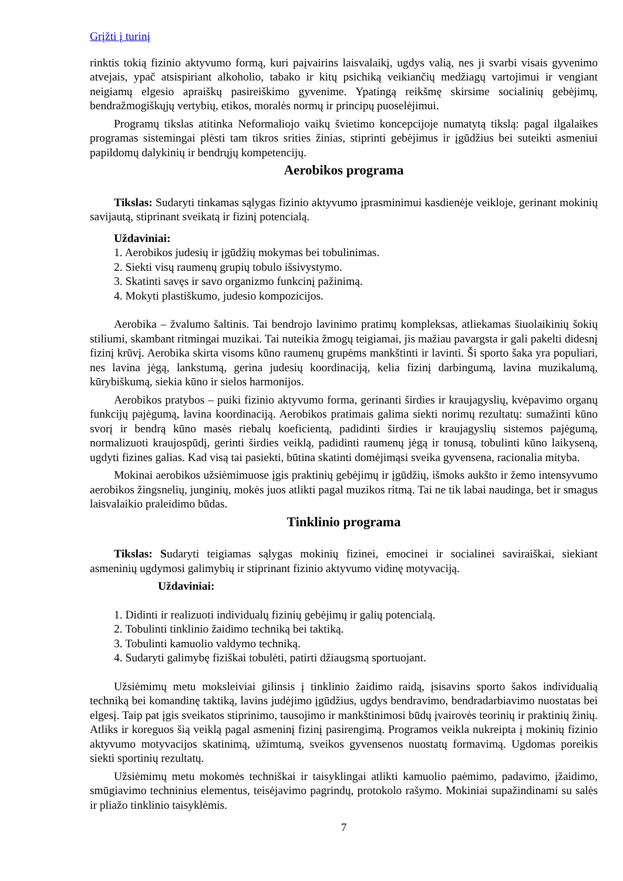Grįžti į turinį
rinktis tokią fizinio aktyvumo formą, kuri paįvairins laisvalaikį, ugdys valią, nes ji svarbi visais gyvenimo atvejais, ypač atsispiriant alkoholio, tabako ir kitų psichiką veikiančių medžiagų vartojimui ir vengiant neigiamų elgesio apraiškų pasireiškimo gyvenime. Ypatingą reikšmę skirsime socialinių gebėjimų, bendražmogiškųjų vertybių, etikos, moralės normų ir principų puoselėjimui.
Programų tikslas atitinka Neformaliojo vaikų švietimo koncepcijoje numatytą tikslą: pagal ilgalaikes programas sistemingai plėsti tam tikros srities žinias, stiprinti gebėjimus ir įgūdžius bei suteikti asmeniui papildomų dalykinių ir bendrųjų kompetencijų.
Aerobikos programa
Tikslas: Sudaryti tinkamas sąlygas fizinio aktyvumo įprasminimui kasdienėje veikloje, gerinant mokinių savijautą, stiprinant sveikatą ir fizinį potencialą.
Uždaviniai:
1. Aerobikos judesių ir įgūdžių mokymas bei tobulinimas.
2. Siekti visų raumenų grupių tobulo išsivystymo.
3. Skatinti savęs ir savo organizmo funkcinį pažinimą.
4. Mokyti plastiškumo, judesio kompozicijos.
Aerobika – žvalumo šaltinis. Tai bendrojo lavinimo pratimų kompleksas, atliekamas šiuolaikinių šokių stiliumi, skambant ritmingai muzikai. Tai nuteikia žmogų teigiamai, jis mažiau pavargsta ir gali pakelti didesnį fizinį krūvį. Aerobika skirta visoms kūno raumenų grupėms mankštinti ir lavinti. Ši sporto šaka yra populiari, nes lavina jėgą, lankstumą, gerina judesių koordinaciją, kelia fizinį darbingumą, lavina muzikalumą, kūrybiškumą, siekia kūno ir sielos harmonijos.
Aerobikos pratybos – puiki fizinio aktyvumo forma, gerinanti širdies ir kraujagyslių, kvėpavimo organų funkcijų pajėgumą, lavina koordinaciją. Aerobikos pratimais galima siekti norimų rezultatų: sumažinti kūno svorį ir bendrą kūno masės riebalų koeficientą, padidinti širdies ir kraujagyslių sistemos pajėgumą, normalizuoti kraujospūdį, gerinti širdies veiklą, padidinti raumenų jėgą ir tonusą, tobulinti kūno laikyseną, ugdyti fizines galias. Kad visą tai pasiekti, būtina skatinti domėjimąsi sveika gyvensena, racionalia mityba.
Mokinai aerobikos užsiėmimuose įgis praktinių gebėjimų ir įgūdžių, išmoks aukšto ir žemo intensyvumo aerobikos žingsnelių, junginių, mokės juos atlikti pagal muzikos ritmą. Tai ne tik labai naudinga, bet ir smagus laisvalaikio praleidimo būdas.
Tinklinio programa
Tikslas: Sudaryti teigiamas sąlygas mokinių fizinei, emocinei ir socialinei saviraiškai, siekiant asmeninių ugdymosi galimybių ir stiprinant fizinio aktyvumo vidinę motyvaciją.
Uždaviniai:
1. Didinti ir realizuoti individualų fizinių gebėjimų ir galių potencialą.
2. Tobulinti tinklinio žaidimo techniką bei taktiką.
3. Tobulinti kamuolio valdymo techniką.
4. Sudaryti galimybę fiziškai tobulėti, patirti džiaugsmą sportuojant.
Užsiėmimų metu moksleiviai gilinsis į tinklinio žaidimo raidą, įsisavins sporto šakos individualią techniką bei komandinę taktiką, lavins judėjimo įgūdžius, ugdys bendravimo, bendradarbiavimo nuostatas bei elgesį. Taip pat įgis sveikatos stiprinimo, tausojimo ir mankštinimosi būdų įvairovės teorinių ir praktinių žinių. Atliks ir koreguos šią veiklą pagal asmeninį fizinį pasirengimą. Programos veikla nukreipta į mokinių fizinio aktyvumo motyvacijos skatinimą, užimtumą, sveikos gyvensenos nuostatų formavimą. Ugdomas poreikis siekti sportinių rezultatų.
Užsiėmimų metu mokomės techniškai ir taisyklingai atlikti kamuolio paėmimo, padavimo, įžaidimo, smūgiavimo techninius elementus, teisėjavimo pagrindų, protokolo rašymo. Mokiniai supažindinami su salės ir pliažo tinklinio taisyklėmis.
7